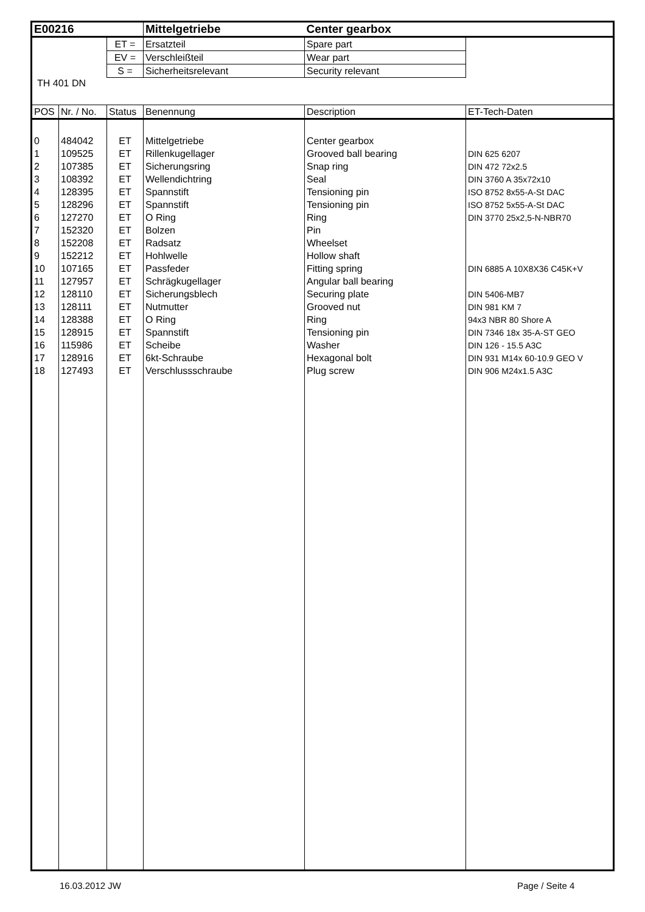| E00216 | | | Mittelgetriebe | Center gearbox | |
| | | ET = | Ersatzteil | Spare part | |
| | | EV = | Verschleißteil | Wear part | |
| | | S = | Sicherheitsrelevant | Security relevant | |
| TH 401 DN | | | | | |
| POS | Nr. / No. | Status | Benennung | Description | ET-Tech-Daten |
| 0 | 484042 | ET | Mittelgetriebe | Center gearbox | |
| 1 | 109525 | ET | Rillenkugellager | Grooved ball bearing | DIN 625 6207 |
| 2 | 107385 | ET | Sicherungsring | Snap ring | DIN 472 72x2.5 |
| 3 | 108392 | ET | Wellendichtring | Seal | DIN 3760 A 35x72x10 |
| 4 | 128395 | ET | Spannstift | Tensioning pin | ISO 8752 8x55-A-St DAC |
| 5 | 128296 | ET | Spannstift | Tensioning pin | ISO 8752 5x55-A-St DAC |
| 6 | 127270 | ET | O Ring | Ring | DIN 3770 25x2,5-N-NBR70 |
| 7 | 152320 | ET | Bolzen | Pin | |
| 8 | 152208 | ET | Radsatz | Wheelset | |
| 9 | 152212 | ET | Hohlwelle | Hollow shaft | |
| 10 | 107165 | ET | Passfeder | Fitting spring | DIN 6885 A 10X8X36 C45K+V |
| 11 | 127957 | ET | Schrägkugellager | Angular ball bearing | |
| 12 | 128110 | ET | Sicherungsblech | Securing plate | DIN 5406-MB7 |
| 13 | 128111 | ET | Nutmutter | Grooved nut | DIN 981 KM 7 |
| 14 | 128388 | ET | O Ring | Ring | 94x3 NBR 80 Shore A |
| 15 | 128915 | ET | Spannstift | Tensioning pin | DIN 7346 18x 35-A-ST GEO |
| 16 | 115986 | ET | Scheibe | Washer | DIN 126 - 15.5 A3C |
| 17 | 128916 | ET | 6kt-Schraube | Hexagonal bolt | DIN 931 M14x 60-10.9 GEO V |
| 18 | 127493 | ET | Verschlussschraube | Plug screw | DIN 906 M24x1.5 A3C |
16.03.2012 JW Page / Seite 4